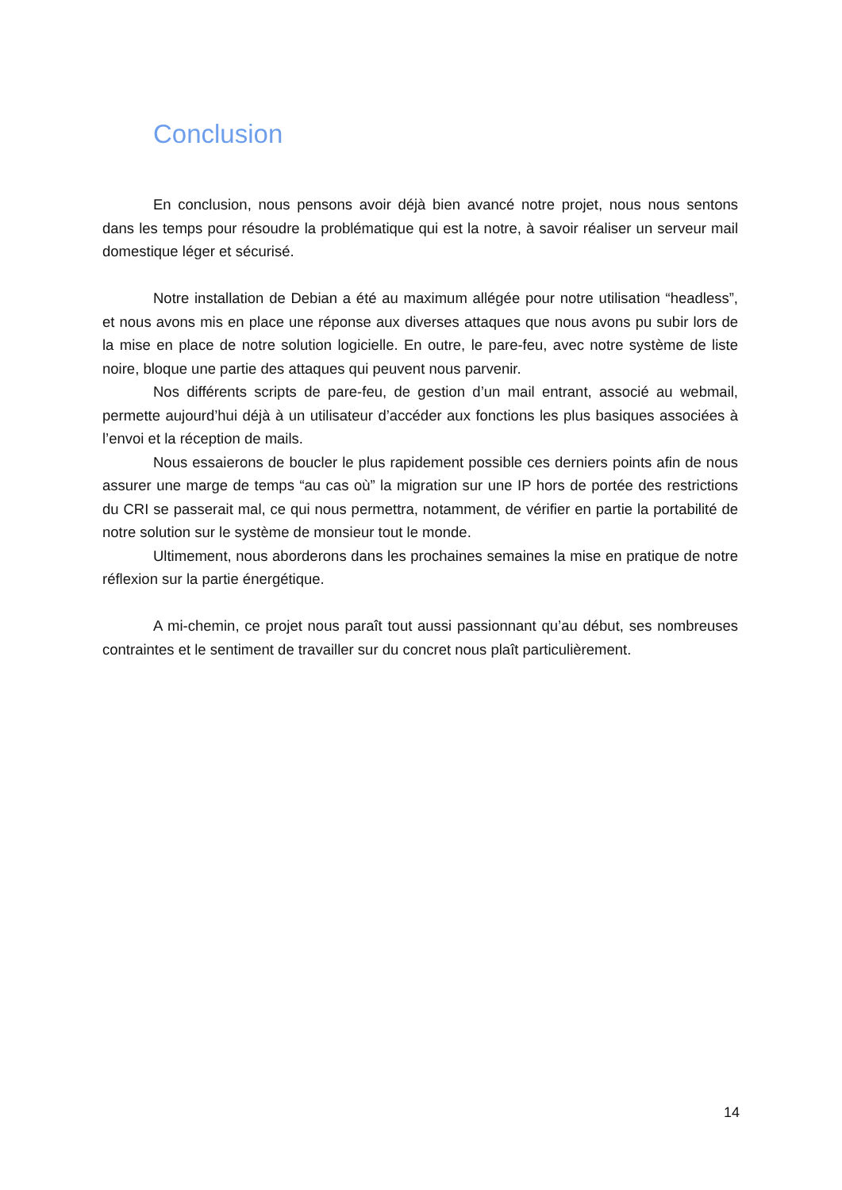Conclusion
En conclusion, nous pensons avoir déjà bien avancé notre projet, nous nous sentons dans les temps pour résoudre la problématique qui est la notre, à savoir réaliser un serveur mail domestique léger et sécurisé.
Notre installation de Debian a été au maximum allégée pour notre utilisation “headless”, et nous avons mis en place une réponse aux diverses attaques que nous avons pu subir lors de la mise en place de notre solution logicielle. En outre, le pare-feu, avec notre système de liste noire, bloque une partie des attaques qui peuvent nous parvenir.
Nos différents scripts de pare-feu, de gestion d’un mail entrant, associé au webmail, permette aujourd’hui déjà à un utilisateur d’accéder aux fonctions les plus basiques associées à l’envoi et la réception de mails.
Nous essaierons de boucler le plus rapidement possible ces derniers points afin de nous assurer une marge de temps “au cas où” la migration sur une IP hors de portée des restrictions du CRI se passerait mal, ce qui nous permettra, notamment, de vérifier en partie la portabilité de notre solution sur le système de monsieur tout le monde.
Ultimement, nous aborderons dans les prochaines semaines la mise en pratique de notre réflexion sur la partie énergétique.
A mi-chemin, ce projet nous paraît tout aussi passionnant qu’au début, ses nombreuses contraintes et le sentiment de travailler sur du concret nous plaît particulièrement.
14